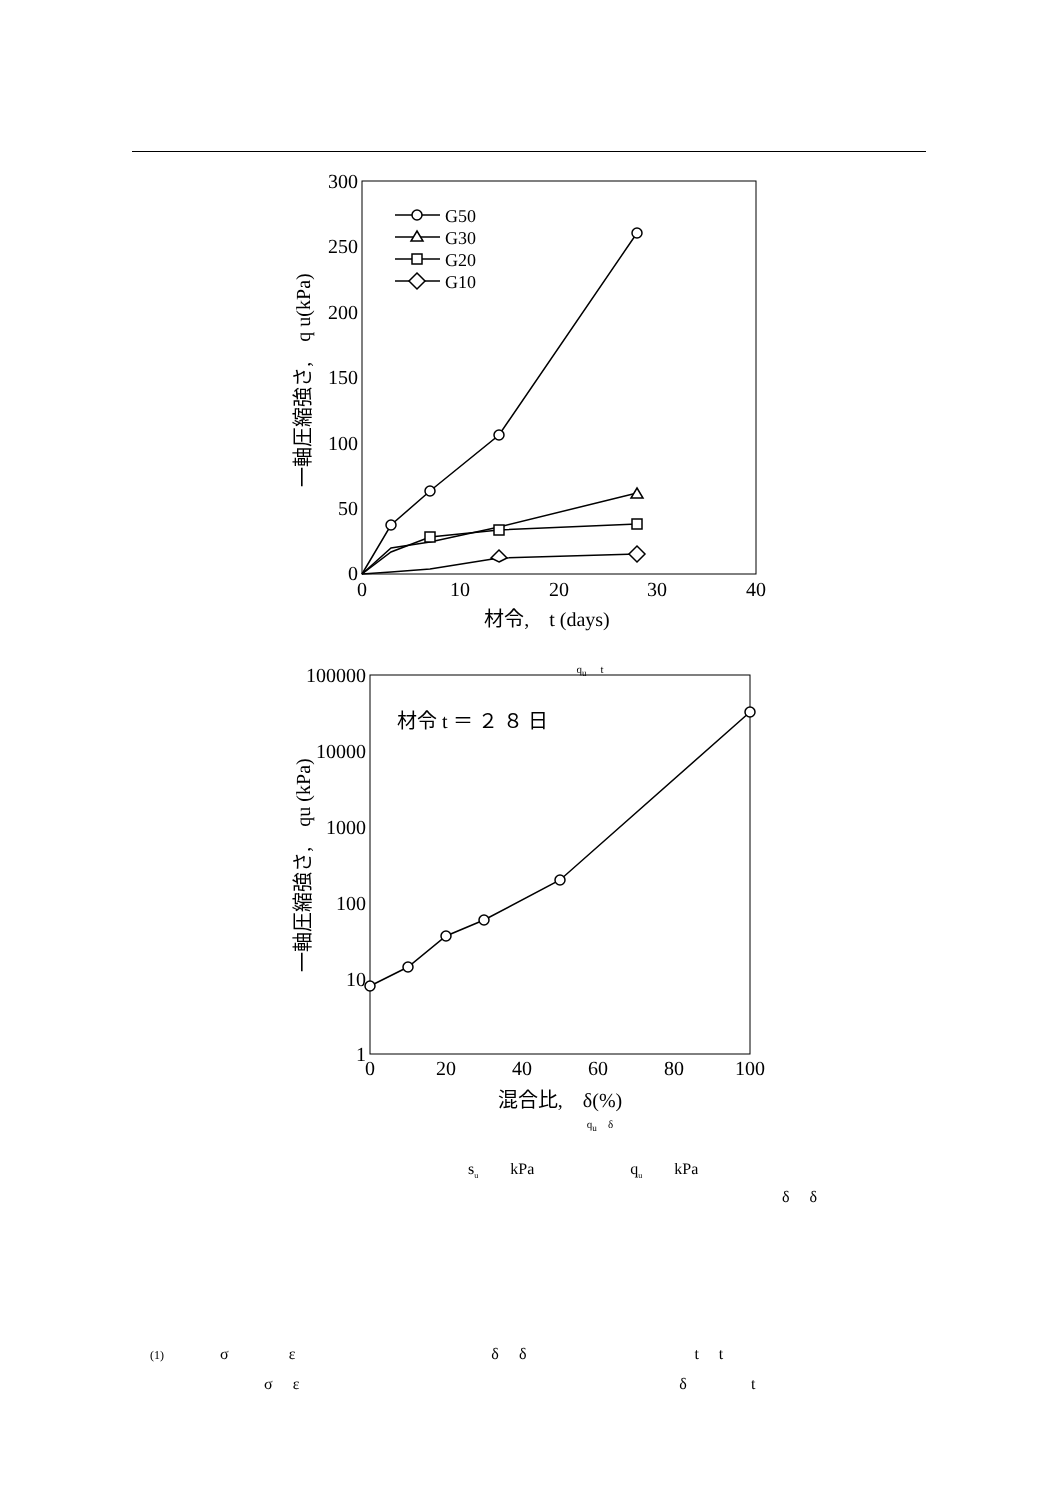300
250
200
150
100
50
0
0
10
20
30
40
材令,　t (days)
一軸圧縮強さ,　q u(kPa)
G50
G30
G20
G10
q<sub>u</sub>　 t
100000
10000
1000
100
10
1
0
20
40
60
80
100
混合比,　δ(%)
材令 t ＝ ２ ８ 日
一軸圧縮強さ,　qu (kPa)
q<sub>u</sub>　δ
s<sub>u</sub> kPa q<sub>u</sub> kPa
δ δ
(1) σ ε δ δ t t
σ ε δ t